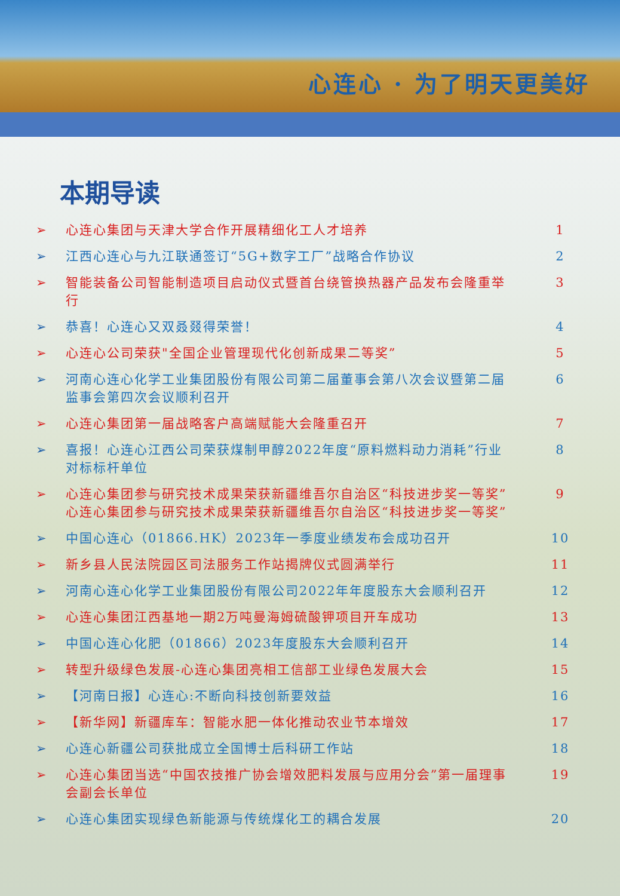心连心 · 为了明天更美好
本期导读
➢ 心连心集团与天津大学合作开展精细化工人才培养 1
➢ 江西心连心与九江联通签订“5G+数字工厂”战略合作协议 2
➢ 智能装备公司智能制造项目启动仪式暨首台绕管换热器产品发布会隆重举行 3
➢ 恭喜！心连心又双叒叕得荣誉！ 4
➢ 心连心公司荣获"全国企业管理现代化创新成果二等奖” 5
➢ 河南心连心化学工业集团股份有限公司第二届董事会第八次会议暨第二届监事会第四次会议顺利召开 6
➢ 心连心集团第一届战略客户高端赋能大会隆重召开 7
➢ 喜报！心连心江西公司荣获煤制甲醇2022年度“原料燃料动力消耗”行业对标标杆单位 8
➢ 心连心集团参与研究技术成果荣获新疆维吾尔自治区“科技进步奖一等奖”心连心集团参与研究技术成果荣获新疆维吾尔自治区“科技进步奖一等奖” 9
➢ 中国心连心（01866.HK）2023年一季度业绩发布会成功召开 10
➢ 新乡县人民法院园区司法服务工作站揭牌仪式圆满举行 11
➢ 河南心连心化学工业集团股份有限公司2022年年度股东大会顺利召开 12
➢ 心连心集团江西基地一期2万吨曼海姆硫酸钾项目开车成功 13
➢ 中国心连心化肥（01866）2023年度股东大会顺利召开 14
➢ 转型升级绿色发展-心连心集团亮相工信部工业绿色发展大会 15
➢ 【河南日报】心连心:不断向科技创新要效益 16
➢ 【新华网】新疆库车：智能水肥一体化推动农业节本增效 17
➢ 心连心新疆公司获批成立全国博士后科研工作站 18
➢ 心连心集团当选“中国农技推广协会增效肥料发展与应用分会”第一届理事会副会长单位 19
➢ 心连心集团实现绿色新能源与传统煤化工的耦合发展 20